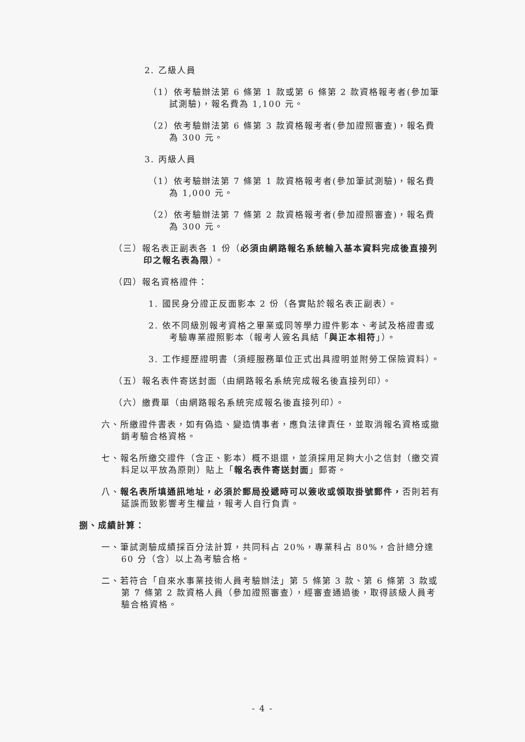2. 乙級人員
（1）依考驗辦法第 6 條第 1 款或第 6 條第 2 款資格報考者(參加筆試測驗)，報名費為 1,100 元。
（2）依考驗辦法第 6 條第 3 款資格報考者(參加證照審查)，報名費為 300 元。
3. 丙級人員
（1）依考驗辦法第 7 條第 1 款資格報考者(參加筆試測驗)，報名費為 1,000 元。
（2）依考驗辦法第 7 條第 2 款資格報考者(參加證照審查)，報名費為 300 元。
（三）報名表正副表各 1 份（必須由網路報名系統輸入基本資料完成後直接列印之報名表為限）。
（四）報名資格證件：
1. 國民身分證正反面影本 2 份（各實貼於報名表正副表）。
2. 依不同級別報考資格之畢業或同等學力證件影本、考試及格證書或考驗專業證照影本（報考人簽名具結「與正本相符」）。
3. 工作經歷證明書（須經服務單位正式出具證明並附勞工保險資料）。
（五）報名表件寄送封面（由網路報名系統完成報名後直接列印）。
（六）繳費單（由網路報名系統完成報名後直接列印）。
六、所繳證件書表，如有偽造、變造情事者，應負法律責任，並取消報名資格或撤銷考驗合格資格。
七、報名所繳交證件（含正、影本）概不退還，並須採用足夠大小之信封（繳交資料足以平放為原則）貼上「報名表件寄送封面」郵寄。
八、報名表所填通訊地址，必須於郵局投遞時可以簽收或領取掛號郵件，否則若有延誤而致影響考生權益，報考人自行負責。
捌、成績計算：
一、筆試測驗成績採百分法計算，共同科占 20%，專業科占 80%，合計總分達 60 分（含）以上為考驗合格。
二、若符合「自來水事業技術人員考驗辦法」第 5 條第 3 款、第 6 條第 3 款或第 7 條第 2 款資格人員（參加證照審查），經審查通過後，取得該級人員考驗合格資格。
- 4 -